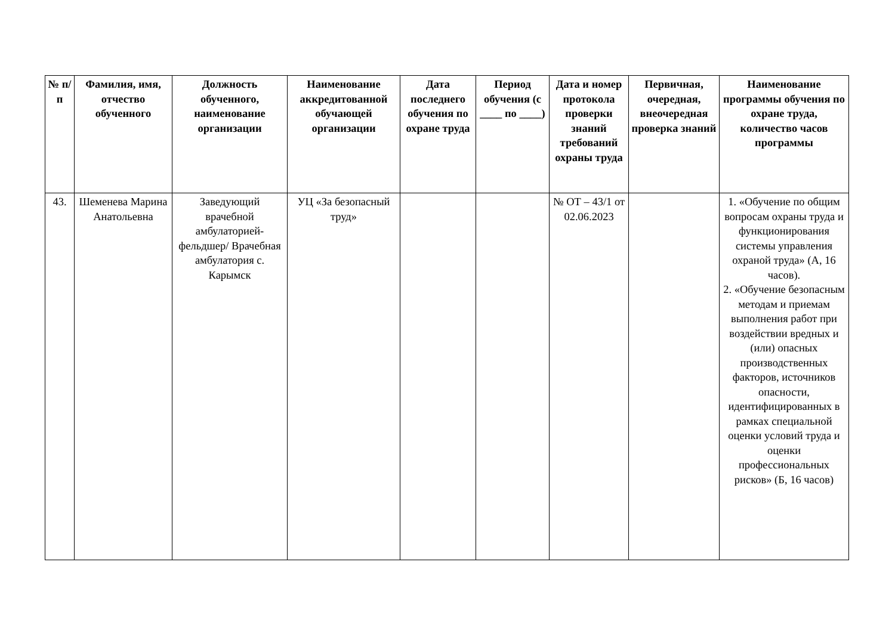| № п/п | Фамилия, имя, отчество обученного | Должность обученного, наименование организации | Наименование аккредитованной обучающей организации | Дата последнего обучения по охране труда | Период обучения (с ____ по ____) | Дата и номер протокола проверки знаний требований охраны труда | Первичная, очередная, внеочередная проверка знаний | Наименование программы обучения по охране труда, количество часов программы |
| --- | --- | --- | --- | --- | --- | --- | --- | --- |
| 43. | Шеменева Марина Анатольевна | Заведующий врачебной амбулаторией-фельдшер/ Врачебная амбулатория с. Карымск | УЦ «За безопасный труд» | | | № ОТ – 43/1 от 02.06.2023 | | 1. «Обучение по общим вопросам охраны труда и функционирования системы управления охраной труда» (А, 16 часов). 2. «Обучение безопасным методам и приемам выполнения работ при воздействии вредных и (или) опасных производственных факторов, источников опасности, идентифицированных в рамках специальной оценки условий труда и оценки профессиональных рисков» (Б, 16 часов) |